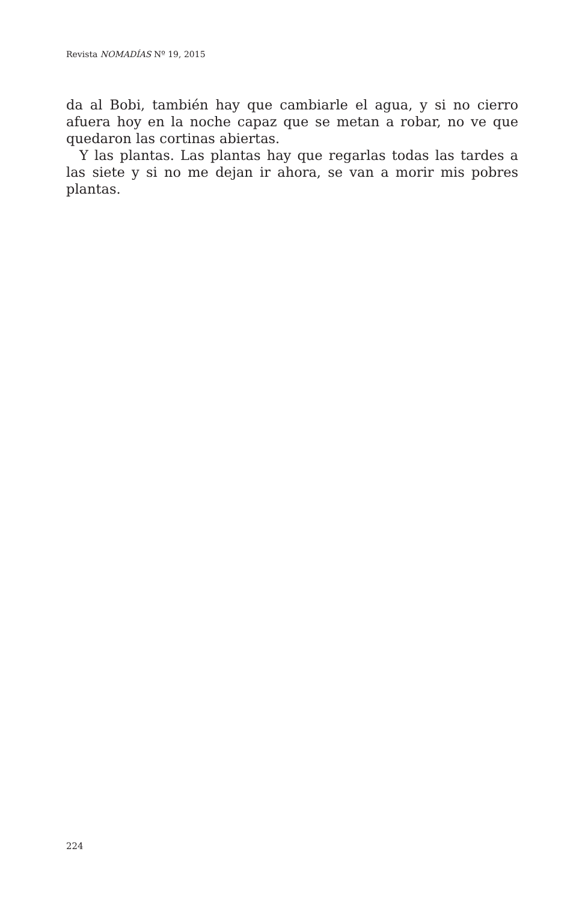Revista NOMADÍAS Nº 19, 2015
da al Bobi, también hay que cambiarle el agua, y si no cierro afuera hoy en la noche capaz que se metan a robar, no ve que quedaron las cortinas abiertas.
Y las plantas. Las plantas hay que regarlas todas las tardes a las siete y si no me dejan ir ahora, se van a morir mis pobres plantas.
224